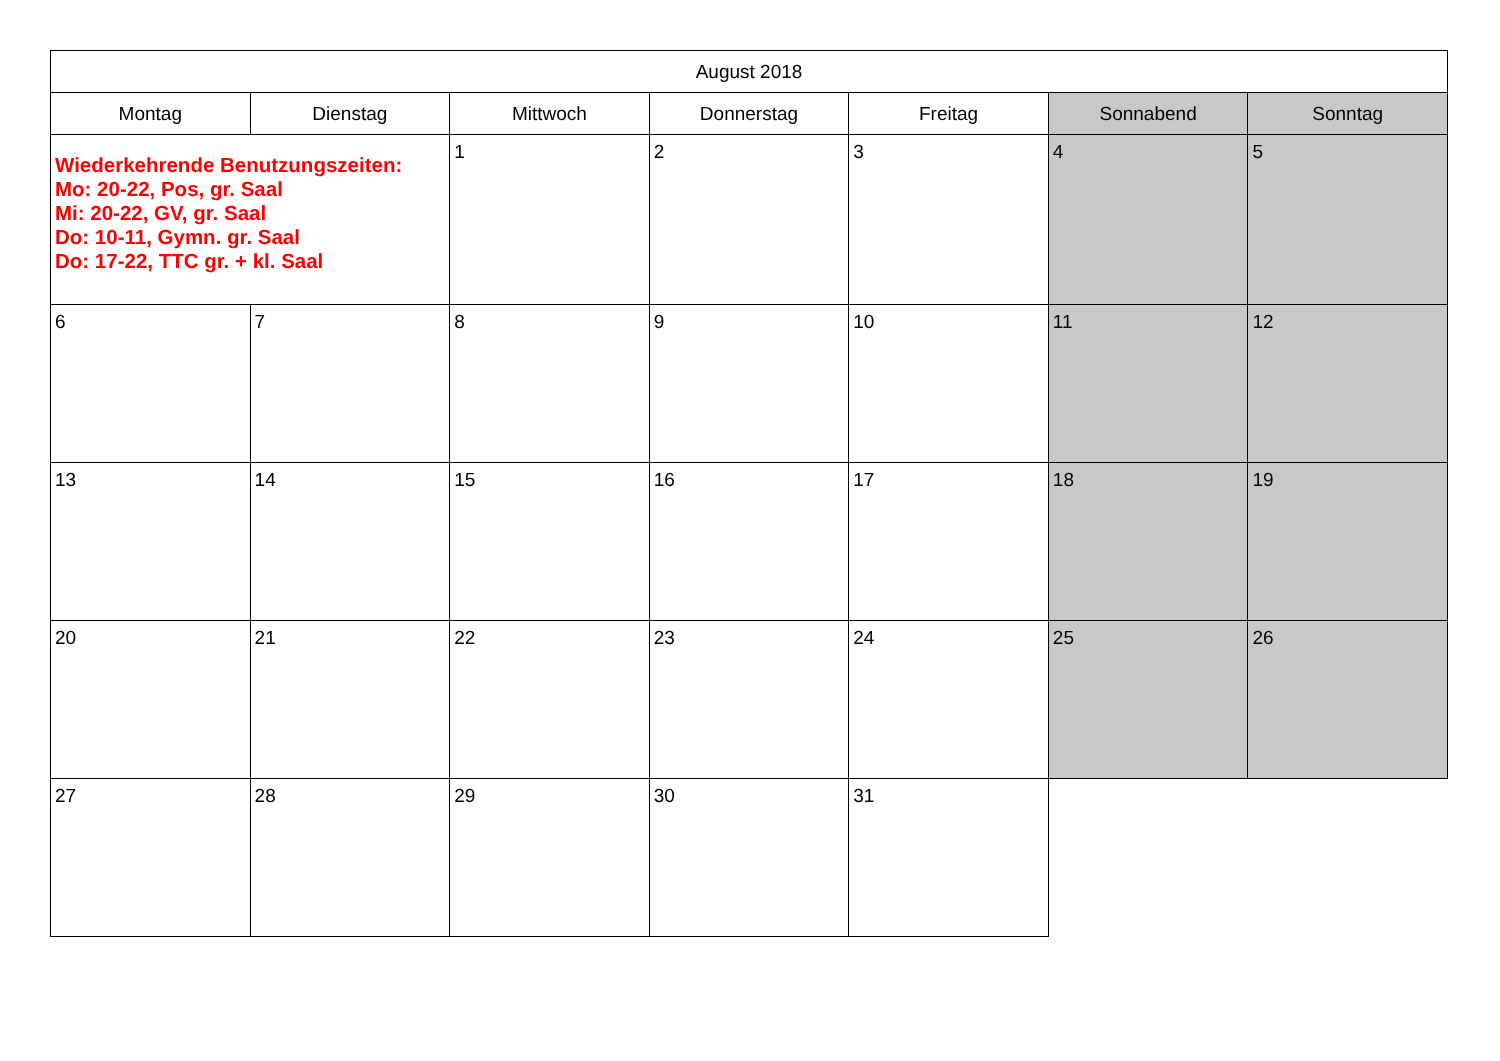| August 2018 | | | | | | |
| --- | --- | --- | --- | --- | --- | --- |
| Montag | Dienstag | Mittwoch | Donnerstag | Freitag | Sonnabend | Sonntag |
| Wiederkehrende Benutzungszeiten: Mo: 20-22, Pos, gr. Saal Mi: 20-22, GV, gr. Saal Do: 10-11, Gymn. gr. Saal Do: 17-22, TTC gr. + kl. Saal | | 1 | 2 | 3 | 4 | 5 |
| 6 | 7 | 8 | 9 | 10 | 11 | 12 |
| 13 | 14 | 15 | 16 | 17 | 18 | 19 |
| 20 | 21 | 22 | 23 | 24 | 25 | 26 |
| 27 | 28 | 29 | 30 | 31 | | |